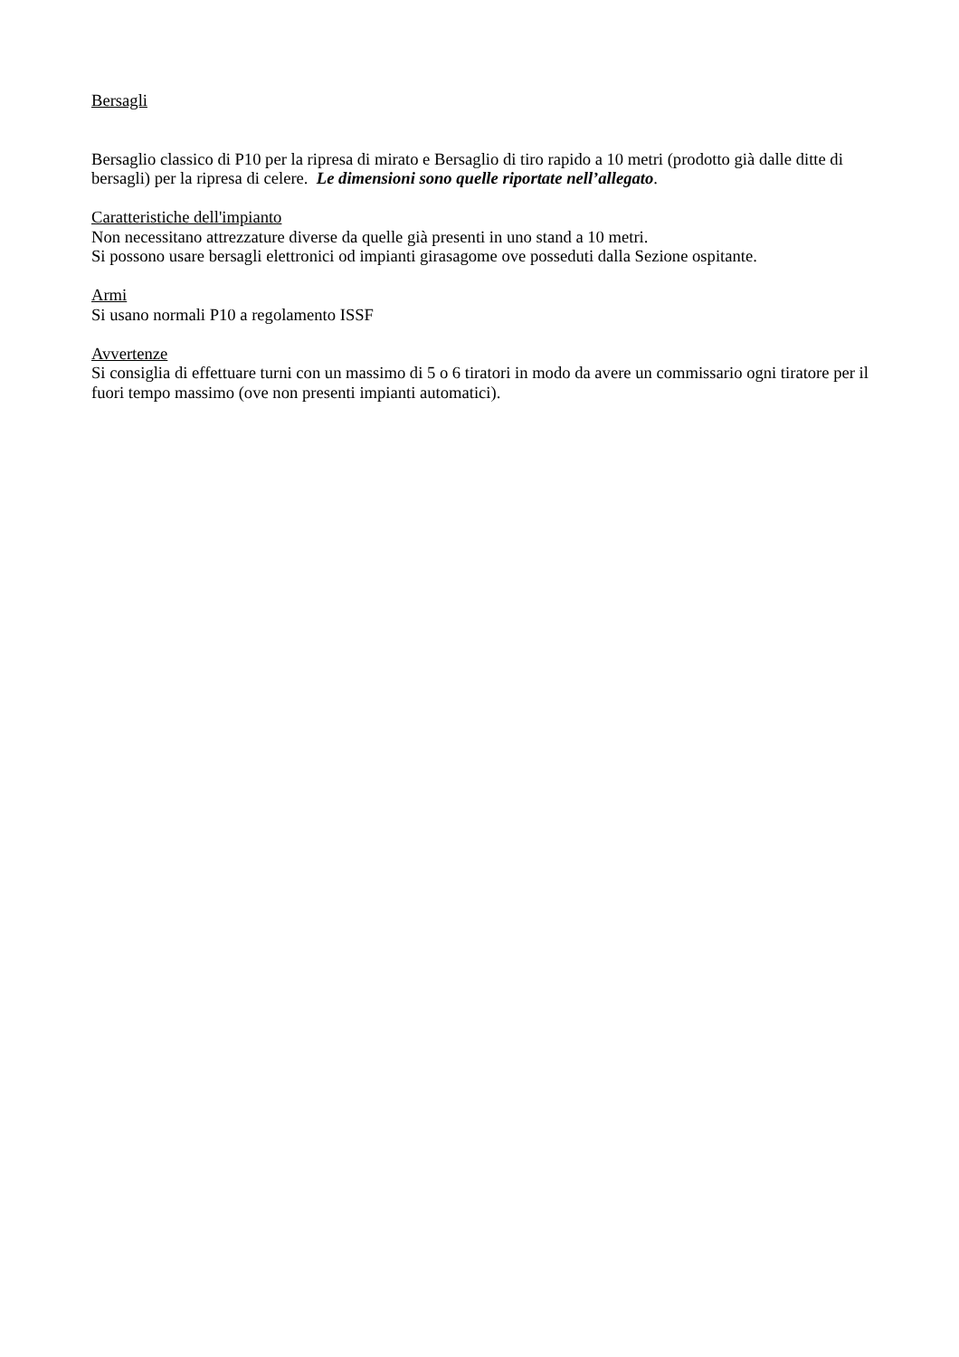Bersagli
Bersaglio classico di P10 per la ripresa di mirato e Bersaglio di tiro rapido a 10 metri (prodotto già dalle ditte di bersagli) per la ripresa di celere. Le dimensioni sono quelle riportate nell’allegato.
Caratteristiche dell'impianto
Non necessitano attrezzature diverse da quelle già presenti in uno stand a 10 metri.
Si possono usare bersagli elettronici od impianti girasagome ove posseduti dalla Sezione ospitante.
Armi
Si usano normali P10 a regolamento ISSF
Avvertenze
Si consiglia di effettuare turni con un massimo di 5 o 6 tiratori in modo da avere un commissario ogni tiratore per il fuori tempo massimo (ove non presenti impianti automatici).